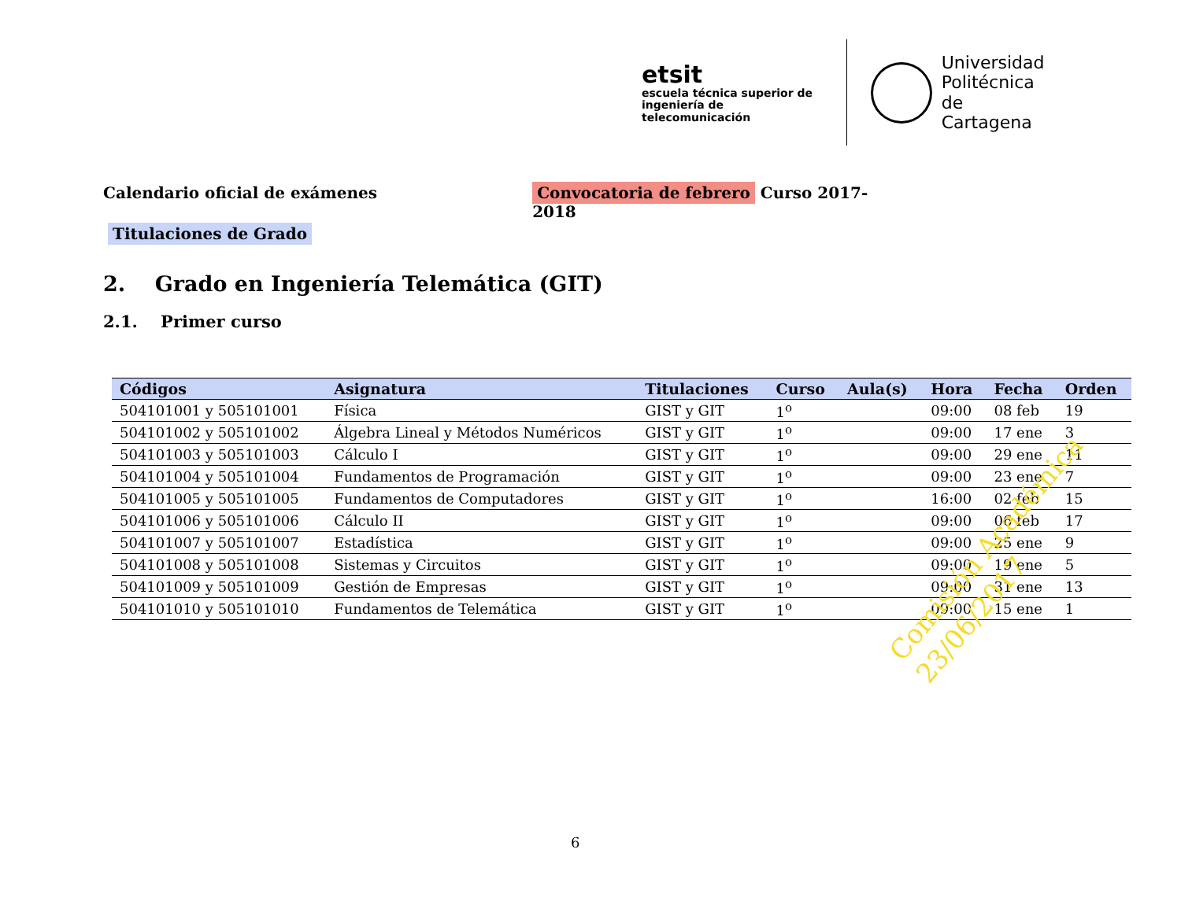etsit
escuela técnica superior de
ingeniería de telecomunicación
Universidad
Politécnica
de Cartagena
Calendario oficial de exámenes Convocatoria de febrero Curso 2017-2018
Titulaciones de Grado
2. Grado en Ingeniería Telemática (GIT)
2.1. Primer curso
| Códigos | Asignatura | Titulaciones | Curso | Aula(s) | Hora | Fecha | Orden |
| --- | --- | --- | --- | --- | --- | --- | --- |
| 504101001 y 505101001 | Física | GIST y GIT | 1<sup>o</sup> | | 09:00 | 08 feb | 19 |
| 504101002 y 505101002 | Álgebra Lineal y Métodos Numéricos | GIST y GIT | 1<sup>o</sup> | | 09:00 | 17 ene | 3 |
| 504101003 y 505101003 | Cálculo I | GIST y GIT | 1<sup>o</sup> | | 09:00 | 29 ene | 11 |
| 504101004 y 505101004 | Fundamentos de Programación | GIST y GIT | 1<sup>o</sup> | | 09:00 | 23 ene | 7 |
| 504101005 y 505101005 | Fundamentos de Computadores | GIST y GIT | 1<sup>o</sup> | | 16:00 | 02 feb | 15 |
| 504101006 y 505101006 | Cálculo II | GIST y GIT | 1<sup>o</sup> | | 09:00 | 06 feb | 17 |
| 504101007 y 505101007 | Estadística | GIST y GIT | 1<sup>o</sup> | | 09:00 | 25 ene | 9 |
| 504101008 y 505101008 | Sistemas y Circuitos | GIST y GIT | 1<sup>o</sup> | | 09:00 | 19 ene | 5 |
| 504101009 y 505101009 | Gestión de Empresas | GIST y GIT | 1<sup>o</sup> | | 09:00 | 31 ene | 13 |
| 504101010 y 505101010 | Fundamentos de Telemática | GIST y GIT | 1<sup>o</sup> | | 09:00 | 15 ene | 1 |
Comisión Académica
23/06/2017
6